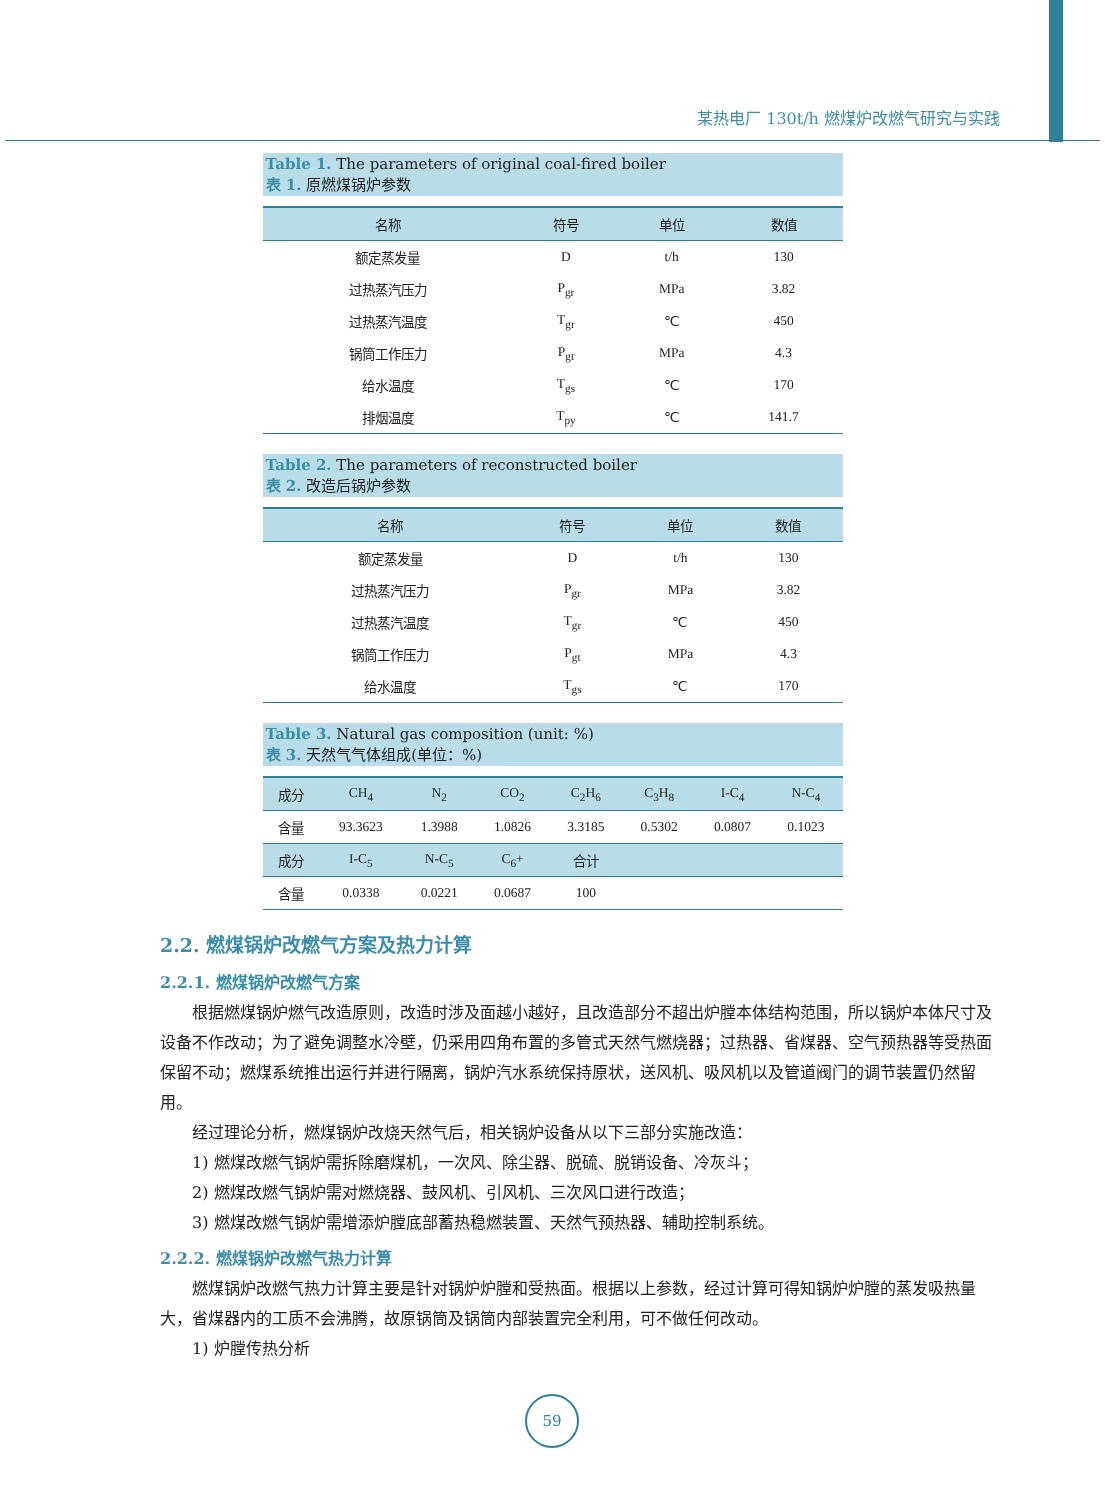某热电厂 130t/h 燃煤炉改燃气研究与实践
Table 1. The parameters of original coal-fired boiler
表 1. 原燃煤锅炉参数
| 名称 | 符号 | 单位 | 数值 |
| --- | --- | --- | --- |
| 额定蒸发量 | D | t/h | 130 |
| 过热蒸汽压力 | P<sub>gr</sub> | MPa | 3.82 |
| 过热蒸汽温度 | T<sub>gr</sub> | ℃ | 450 |
| 锅筒工作压力 | P<sub>gt</sub> | MPa | 4.3 |
| 给水温度 | T<sub>gs</sub> | ℃ | 170 |
| 排烟温度 | T<sub>py</sub> | ℃ | 141.7 |
Table 2. The parameters of reconstructed boiler
表 2. 改造后锅炉参数
| 名称 | 符号 | 单位 | 数值 |
| --- | --- | --- | --- |
| 额定蒸发量 | D | t/h | 130 |
| 过热蒸汽压力 | P<sub>gr</sub> | MPa | 3.82 |
| 过热蒸汽温度 | T<sub>gr</sub> | ℃ | 450 |
| 锅筒工作压力 | P<sub>gt</sub> | MPa | 4.3 |
| 给水温度 | T<sub>gs</sub> | ℃ | 170 |
Table 3. Natural gas composition (unit: %)
表 3. 天然气气体组成(单位：%)
| 成分 | CH<sub>4</sub> | N<sub>2</sub> | CO<sub>2</sub> | C<sub>2</sub>H<sub>6</sub> | C<sub>3</sub>H<sub>8</sub> | I-C<sub>4</sub> | N-C<sub>4</sub> |
| --- | --- | --- | --- | --- | --- | --- | --- |
| 含量 | 93.3623 | 1.3988 | 1.0826 | 3.3185 | 0.5302 | 0.0807 | 0.1023 |
| 成分 | I-C<sub>5</sub> | N-C<sub>5</sub> | C<sub>6</sub>+ | 合计 | | | |
| 含量 | 0.0338 | 0.0221 | 0.0687 | 100 | | | |
2.2. 燃煤锅炉改燃气方案及热力计算
2.2.1. 燃煤锅炉改燃气方案
根据燃煤锅炉燃气改造原则，改造时涉及面越小越好，且改造部分不超出炉膛本体结构范围，所以锅炉本体尺寸及设备不作改动；为了避免调整水冷壁，仍采用四角布置的多管式天然气燃烧器；过热器、省煤器、空气预热器等受热面保留不动；燃煤系统推出运行并进行隔离，锅炉汽水系统保持原状，送风机、吸风机以及管道阀门的调节装置仍然留用。
经过理论分析，燃煤锅炉改烧天然气后，相关锅炉设备从以下三部分实施改造：
1) 燃煤改燃气锅炉需拆除磨煤机，一次风、除尘器、脱硫、脱销设备、冷灰斗；
2) 燃煤改燃气锅炉需对燃烧器、鼓风机、引风机、三次风口进行改造；
3) 燃煤改燃气锅炉需增添炉膛底部蓄热稳燃装置、天然气预热器、辅助控制系统。
2.2.2. 燃煤锅炉改燃气热力计算
燃煤锅炉改燃气热力计算主要是针对锅炉炉膛和受热面。根据以上参数，经过计算可得知锅炉炉膛的蒸发吸热量大，省煤器内的工质不会沸腾，故原锅筒及锅筒内部装置完全利用，可不做任何改动。
1) 炉膛传热分析
59